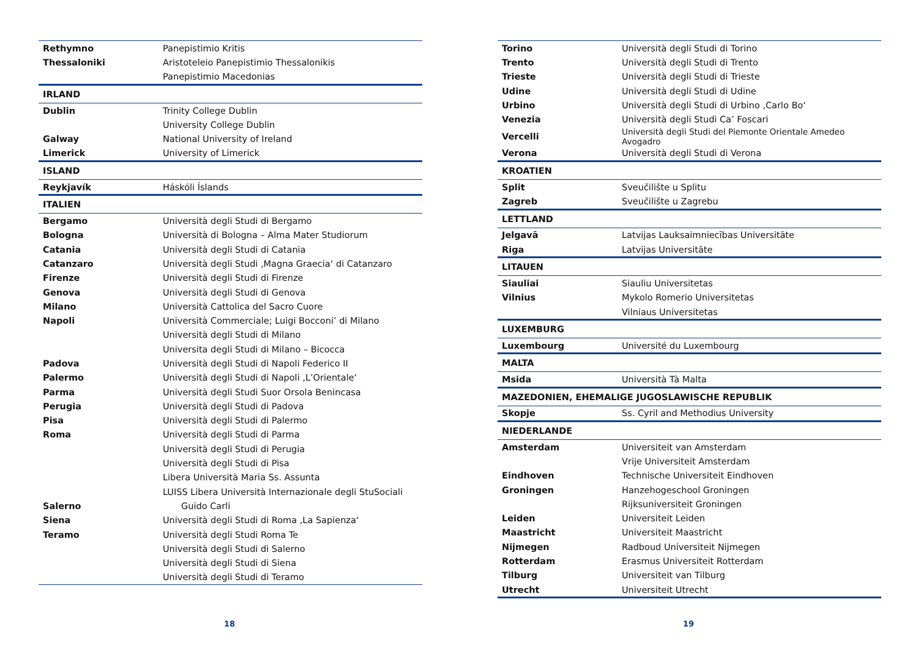| Rethymno | Panepistimio Kritis |
| Thessaloniki | Aristoteleio Panepistimio Thessalonikis |
| | Panepistimio Macedonias |
| IRLAND | |
| Dublin | Trinity College Dublin |
| | University College Dublin |
| Galway | National University of Ireland |
| Limerick | University of Limerick |
| ISLAND | |
| Reykjavík | Háskóli Íslands |
| ITALIEN | |
| Bergamo | Università degli Studi di Bergamo |
| Bologna | Università di Bologna – Alma Mater Studiorum |
| Catania | Università degli Studi di Catania |
| Catanzaro | Università degli Studi ‚Magna Graecia‘ di Catanzaro |
| Firenze | Università degli Studi di Firenze |
| Genova | Università degli Studi di Genova |
| Milano | Università Cattolica del Sacro Cuore |
| Napoli | Università Commerciale; Luigi Bocconi’ di Milano |
| | Università degli Studi di Milano |
| | Universita degli Studi di Milano – Bicocca |
| Padova | Università degli Studi di Napoli Federico II |
| Palermo | Università degli Studi di Napoli ‚L’Orientale‘ |
| Parma | Università degli Studi Suor Orsola Benincasa |
| Perugia | Università degli Studi di Padova |
| Pisa | Università degli Studi di Palermo |
| Roma | Università degli Studi di Parma |
| | Università degli Studi di Perugia |
| | Università degli Studi di Pisa |
| | Libera Università Maria Ss. Assunta |
| | LUISS Libera Università Internazionale degli StuSociali |
| Salerno | Guido Carli |
| Siena | Università degli Studi di Roma ‚La Sapienza‘ |
| Teramo | Università degli Studi Roma Te |
| | Università degli Studi di Salerno |
| | Università degli Studi di Siena |
| | Università degli Studi di Teramo |
18
| Torino | Università degli Studi di Torino |
| Trento | Università degli Studi di Trento |
| Trieste | Università degli Studi di Trieste |
| Udine | Università degli Studi di Udine |
| Urbino | Università degli Studi di Urbino ‚Carlo Bo‘ |
| Venezia | Università degli Studi Ca’ Foscari |
| Vercelli | Università degli Studi del Piemonte Orientale Amedeo Avogadro |
| Verona | Università degli Studi di Verona |
| KROATIEN | |
| Split | Sveučilište u Splitu |
| Zagreb | Sveučilište u Zagrebu |
| LETTLAND | |
| Jelgavā | Latvijas Lauksaimniecības Universitāte |
| Riga | Latvijas Universitāte |
| LITAUEN | |
| Siauliai | Siauliu Universitetas |
| Vilnius | Mykolo Romerio Universitetas |
| | Vilniaus Universitetas |
| LUXEMBURG | |
| Luxembourg | Université du Luxembourg |
| MALTA | |
| Msida | Università Tà Malta |
| MAZEDONIEN, EHEMALIGE JUGOSLAWISCHE REPUBLIK | |
| Skopje | Ss. Cyril and Methodius University |
| NIEDERLANDE | |
| Amsterdam | Universiteit van Amsterdam |
| | Vrije Universiteit Amsterdam |
| Eindhoven | Technische Universiteit Eindhoven |
| Groningen | Hanzehogeschool Groningen |
| | Rijksuniversiteit Groningen |
| Leiden | Universiteit Leiden |
| Maastricht | Universiteit Maastricht |
| Nijmegen | Radboud Universiteit Nijmegen |
| Rotterdam | Erasmus Universiteit Rotterdam |
| Tilburg | Universiteit van Tilburg |
| Utrecht | Universiteit Utrecht |
19